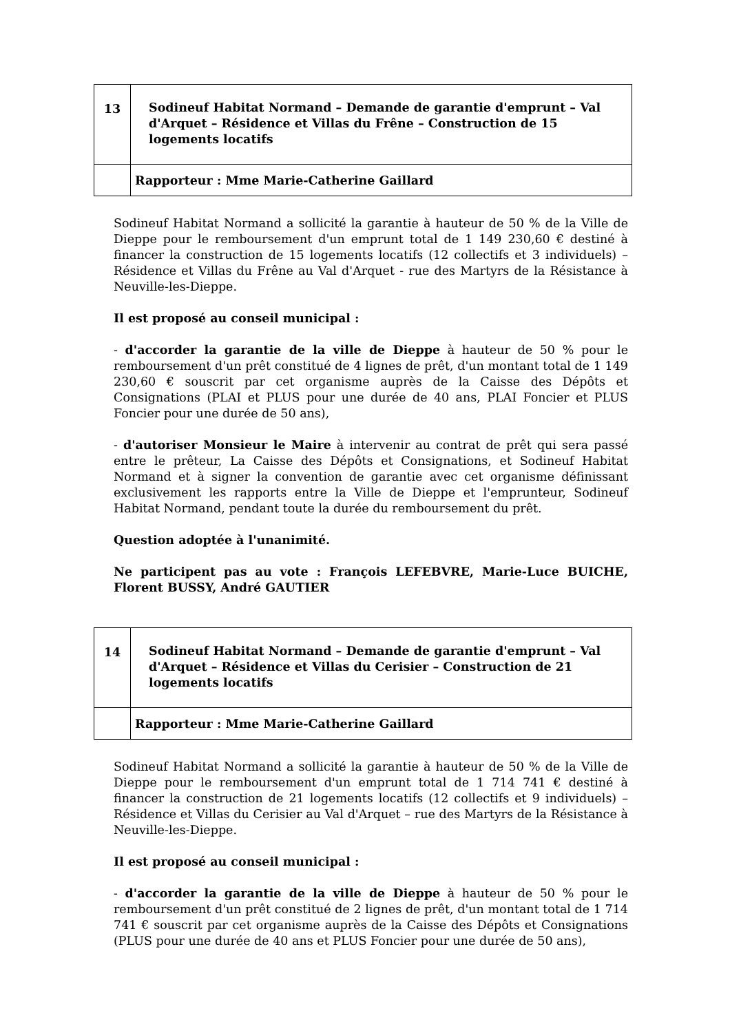| 13 | Sodineuf Habitat Normand – Demande de garantie d'emprunt – Val d'Arquet – Résidence et Villas du Frêne – Construction de 15 logements locatifs |
| | Rapporteur : Mme Marie-Catherine Gaillard |
Sodineuf Habitat Normand a sollicité la garantie à hauteur de 50 % de la Ville de Dieppe pour le remboursement d'un emprunt total de 1 149 230,60 € destiné à financer la construction de 15 logements locatifs (12 collectifs et 3 individuels) – Résidence et Villas du Frêne au Val d'Arquet - rue des Martyrs de la Résistance à Neuville-les-Dieppe.
Il est proposé au conseil municipal :
- d'accorder la garantie de la ville de Dieppe à hauteur de 50 % pour le remboursement d'un prêt constitué de 4 lignes de prêt, d'un montant total de 1 149 230,60 € souscrit par cet organisme auprès de la Caisse des Dépôts et Consignations (PLAI et PLUS pour une durée de 40 ans, PLAI Foncier et PLUS Foncier pour une durée de 50 ans),
- d'autoriser Monsieur le Maire à intervenir au contrat de prêt qui sera passé entre le prêteur, La Caisse des Dépôts et Consignations, et Sodineuf Habitat Normand et à signer la convention de garantie avec cet organisme définissant exclusivement les rapports entre la Ville de Dieppe et l'emprunteur, Sodineuf Habitat Normand, pendant toute la durée du remboursement du prêt.
Question adoptée à l'unanimité.
Ne participent pas au vote : François LEFEBVRE, Marie-Luce BUICHE, Florent BUSSY, André GAUTIER
| 14 | Sodineuf Habitat Normand – Demande de garantie d'emprunt – Val d'Arquet – Résidence et Villas du Cerisier – Construction de 21 logements locatifs |
| | Rapporteur : Mme Marie-Catherine Gaillard |
Sodineuf Habitat Normand a sollicité la garantie à hauteur de 50 % de la Ville de Dieppe pour le remboursement d'un emprunt total de 1 714 741 € destiné à financer la construction de 21 logements locatifs (12 collectifs et 9 individuels) – Résidence et Villas du Cerisier au Val d'Arquet – rue des Martyrs de la Résistance à Neuville-les-Dieppe.
Il est proposé au conseil municipal :
- d'accorder la garantie de la ville de Dieppe à hauteur de 50 % pour le remboursement d'un prêt constitué de 2 lignes de prêt, d'un montant total de 1 714 741 € souscrit par cet organisme auprès de la Caisse des Dépôts et Consignations (PLUS pour une durée de 40 ans et PLUS Foncier pour une durée de 50 ans),